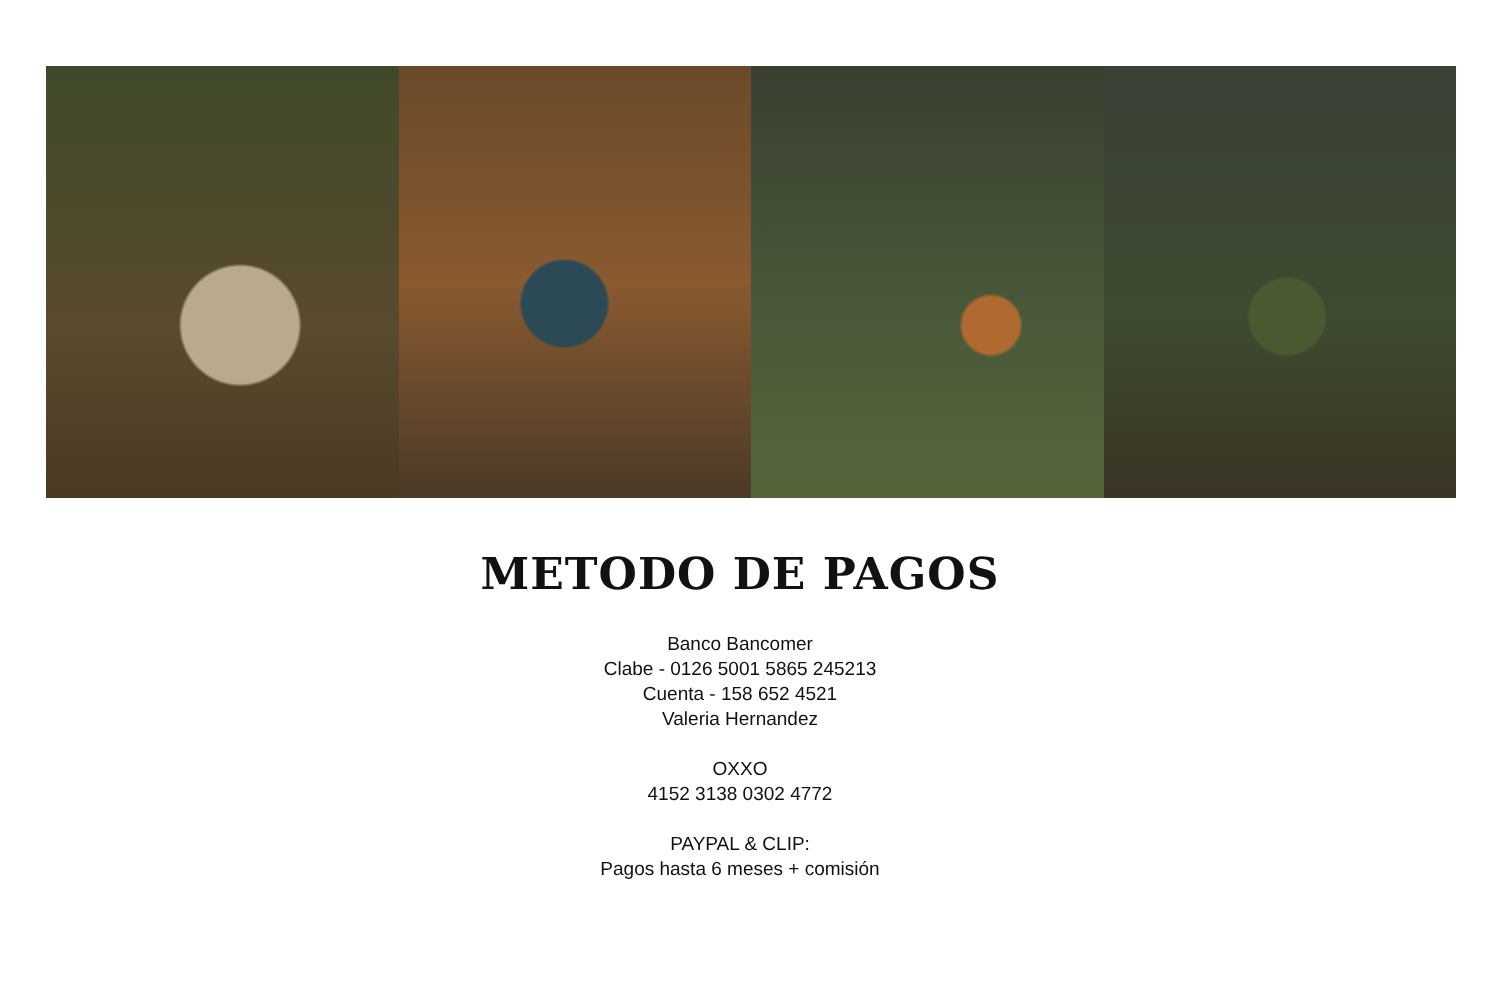METODO DE PAGOS
Banco Bancomer
Clabe - 0126 5001 5865 245213
Cuenta - 158 652 4521
Valeria Hernandez
OXXO
4152 3138 0302 4772
PAYPAL & CLIP:
Pagos hasta 6 meses + comisión